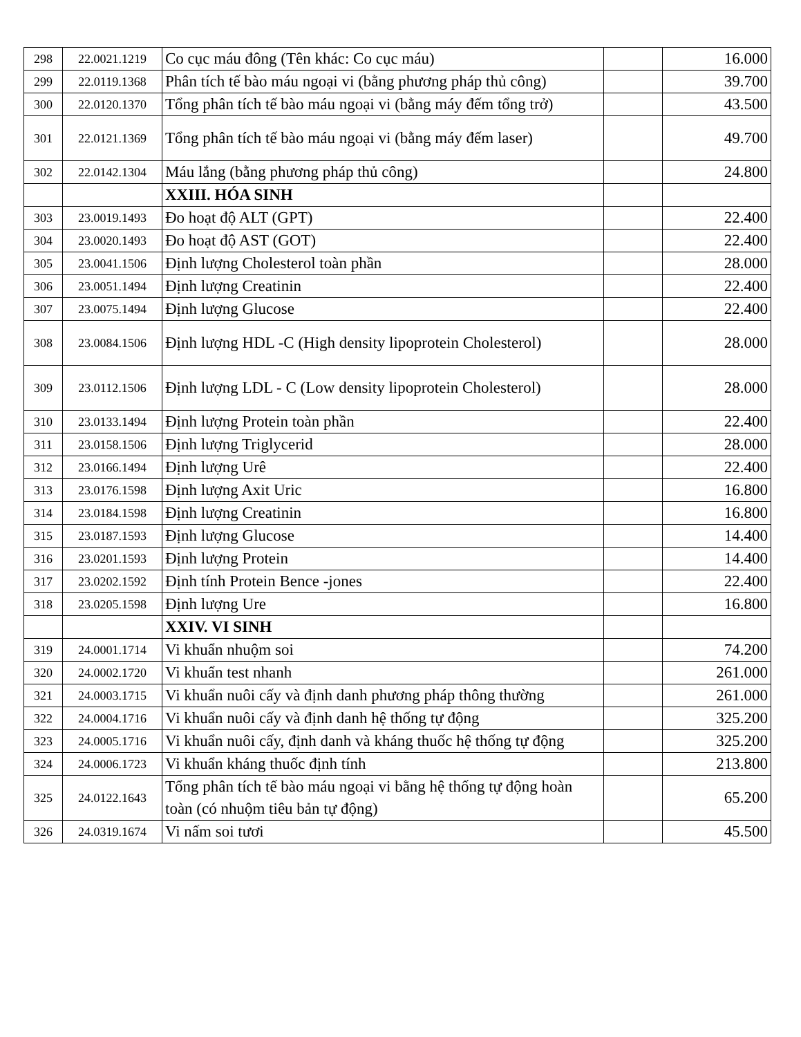| 298 | 22.0021.1219 | Co cục máu đông (Tên khác: Co cục máu) | | 16.000 |
| 299 | 22.0119.1368 | Phân tích tế bào máu ngoại vi (bằng phương pháp thủ công) | | 39.700 |
| 300 | 22.0120.1370 | Tổng phân tích tế bào máu ngoại vi (bằng máy đếm tổng trở) | | 43.500 |
| 301 | 22.0121.1369 | Tổng phân tích tế bào máu ngoại vi (bằng máy đếm laser) | | 49.700 |
| 302 | 22.0142.1304 | Máu lắng (bằng phương pháp thủ công) | | 24.800 |
| | | XXIII. HÓA SINH | | |
| 303 | 23.0019.1493 | Đo hoạt độ ALT (GPT) | | 22.400 |
| 304 | 23.0020.1493 | Đo hoạt độ AST (GOT) | | 22.400 |
| 305 | 23.0041.1506 | Định lượng Cholesterol toàn phần | | 28.000 |
| 306 | 23.0051.1494 | Định lượng Creatinin | | 22.400 |
| 307 | 23.0075.1494 | Định lượng Glucose | | 22.400 |
| 308 | 23.0084.1506 | Định lượng HDL -C (High density lipoprotein Cholesterol) | | 28.000 |
| 309 | 23.0112.1506 | Định lượng LDL - C (Low density lipoprotein Cholesterol) | | 28.000 |
| 310 | 23.0133.1494 | Định lượng Protein toàn phần | | 22.400 |
| 311 | 23.0158.1506 | Định lượng Triglycerid | | 28.000 |
| 312 | 23.0166.1494 | Định lượng Urê | | 22.400 |
| 313 | 23.0176.1598 | Định lượng Axit Uric | | 16.800 |
| 314 | 23.0184.1598 | Định lượng Creatinin | | 16.800 |
| 315 | 23.0187.1593 | Định lượng Glucose | | 14.400 |
| 316 | 23.0201.1593 | Định lượng Protein | | 14.400 |
| 317 | 23.0202.1592 | Định tính Protein Bence -jones | | 22.400 |
| 318 | 23.0205.1598 | Định lượng Ure | | 16.800 |
| | | XXIV. VI SINH | | |
| 319 | 24.0001.1714 | Vi khuẩn nhuộm soi | | 74.200 |
| 320 | 24.0002.1720 | Vi khuẩn test nhanh | | 261.000 |
| 321 | 24.0003.1715 | Vi khuẩn nuôi cấy và định danh phương pháp thông thường | | 261.000 |
| 322 | 24.0004.1716 | Vi khuẩn nuôi cấy và định danh hệ thống tự động | | 325.200 |
| 323 | 24.0005.1716 | Vi khuẩn nuôi cấy, định danh và kháng thuốc hệ thống tự động | | 325.200 |
| 324 | 24.0006.1723 | Vi khuẩn kháng thuốc định tính | | 213.800 |
| 325 | 24.0122.1643 | Tổng phân tích tế bào máu ngoại vi bằng hệ thống tự động hoàn toàn (có nhuộm tiêu bản tự động) | | 65.200 |
| 326 | 24.0319.1674 | Vi nấm soi tươi | | 45.500 |